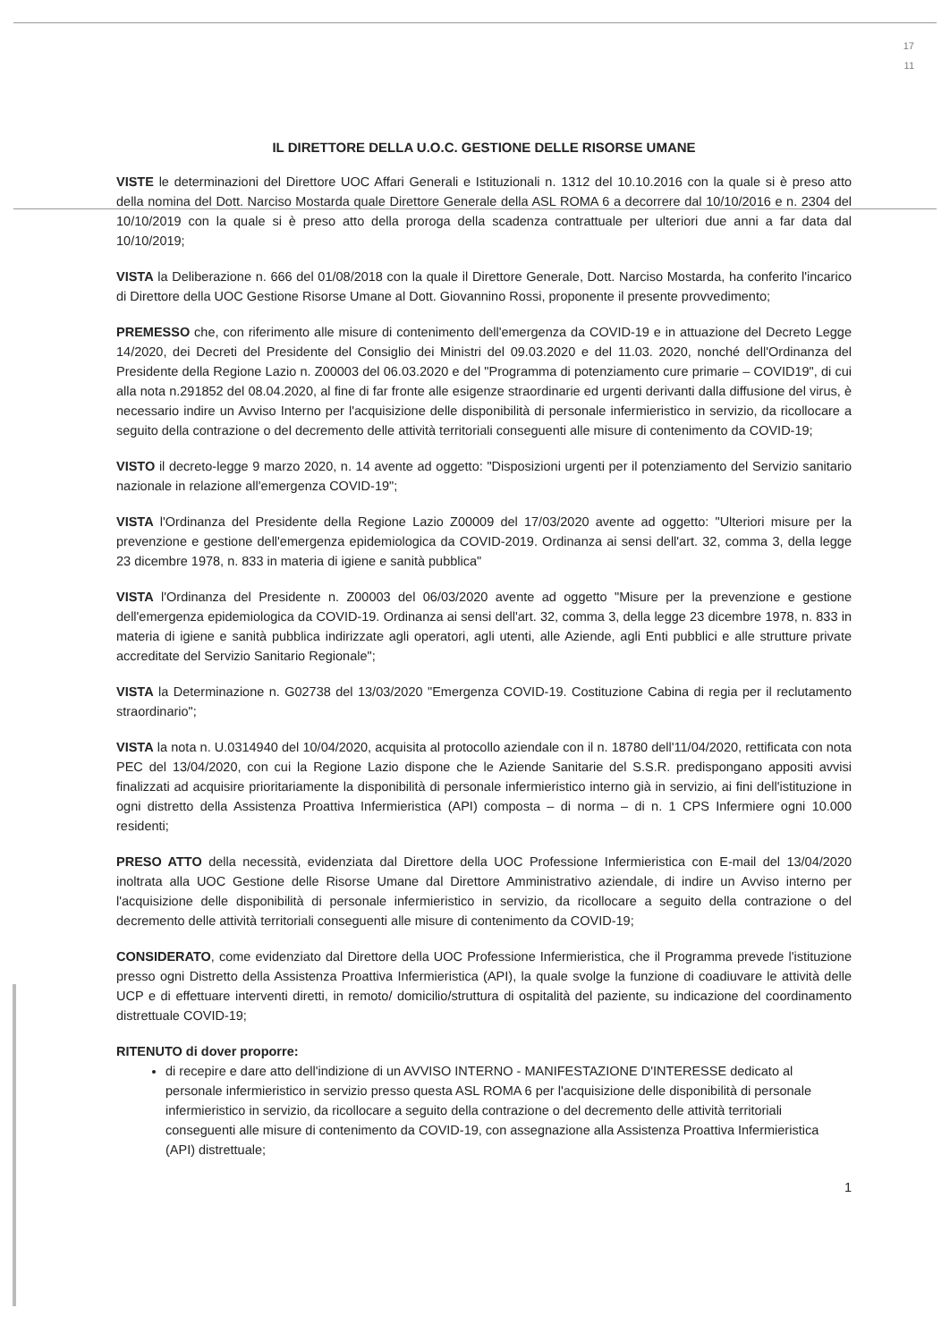17
11
IL DIRETTORE DELLA U.O.C. GESTIONE DELLE RISORSE UMANE
VISTE le determinazioni del Direttore UOC Affari Generali e Istituzionali n. 1312 del 10.10.2016 con la quale si è preso atto della nomina del Dott. Narciso Mostarda quale Direttore Generale della ASL ROMA 6 a decorrere dal 10/10/2016 e n. 2304 del 10/10/2019 con la quale si è preso atto della proroga della scadenza contrattuale per ulteriori due anni a far data dal 10/10/2019;
VISTA la Deliberazione n. 666 del 01/08/2018 con la quale il Direttore Generale, Dott. Narciso Mostarda, ha conferito l'incarico di Direttore della UOC Gestione Risorse Umane al Dott. Giovannino Rossi, proponente il presente provvedimento;
PREMESSO che, con riferimento alle misure di contenimento dell'emergenza da COVID-19 e in attuazione del Decreto Legge 14/2020, dei Decreti del Presidente del Consiglio dei Ministri del 09.03.2020 e del 11.03. 2020, nonché dell'Ordinanza del Presidente della Regione Lazio n. Z00003 del 06.03.2020 e del "Programma di potenziamento cure primarie – COVID19", di cui alla nota n.291852 del 08.04.2020, al fine di far fronte alle esigenze straordinarie ed urgenti derivanti dalla diffusione del virus, è necessario indire un Avviso Interno per l'acquisizione delle disponibilità di personale infermieristico in servizio, da ricollocare a seguito della contrazione o del decremento delle attività territoriali conseguenti alle misure di contenimento da COVID-19;
VISTO il decreto-legge 9 marzo 2020, n. 14 avente ad oggetto: "Disposizioni urgenti per il potenziamento del Servizio sanitario nazionale in relazione all'emergenza COVID-19";
VISTA l'Ordinanza del Presidente della Regione Lazio Z00009 del 17/03/2020 avente ad oggetto: "Ulteriori misure per la prevenzione e gestione dell'emergenza epidemiologica da COVID-2019. Ordinanza ai sensi dell'art. 32, comma 3, della legge 23 dicembre 1978, n. 833 in materia di igiene e sanità pubblica"
VISTA l'Ordinanza del Presidente n. Z00003 del 06/03/2020 avente ad oggetto "Misure per la prevenzione e gestione dell'emergenza epidemiologica da COVID-19. Ordinanza ai sensi dell'art. 32, comma 3, della legge 23 dicembre 1978, n. 833 in materia di igiene e sanità pubblica indirizzate agli operatori, agli utenti, alle Aziende, agli Enti pubblici e alle strutture private accreditate del Servizio Sanitario Regionale";
VISTA la Determinazione n. G02738 del 13/03/2020 "Emergenza COVID-19. Costituzione Cabina di regia per il reclutamento straordinario";
VISTA la nota n. U.0314940 del 10/04/2020, acquisita al protocollo aziendale con il n. 18780 dell'11/04/2020, rettificata con nota PEC del 13/04/2020, con cui la Regione Lazio dispone che le Aziende Sanitarie del S.S.R. predispongano appositi avvisi finalizzati ad acquisire prioritariamente la disponibilità di personale infermieristico interno già in servizio, ai fini dell'istituzione in ogni distretto della Assistenza Proattiva Infermieristica (API) composta – di norma – di n. 1 CPS Infermiere ogni 10.000 residenti;
PRESO ATTO della necessità, evidenziata dal Direttore della UOC Professione Infermieristica con E-mail del 13/04/2020 inoltrata alla UOC Gestione delle Risorse Umane dal Direttore Amministrativo aziendale, di indire un Avviso interno per l'acquisizione delle disponibilità di personale infermieristico in servizio, da ricollocare a seguito della contrazione o del decremento delle attività territoriali conseguenti alle misure di contenimento da COVID-19;
CONSIDERATO, come evidenziato dal Direttore della UOC Professione Infermieristica, che il Programma prevede l'istituzione presso ogni Distretto della Assistenza Proattiva Infermieristica (API), la quale svolge la funzione di coadiuvare le attività delle UCP e di effettuare interventi diretti, in remoto/ domicilio/struttura di ospitalità del paziente, su indicazione del coordinamento distrettuale COVID-19;
RITENUTO di dover proporre:
di recepire e dare atto dell'indizione di un AVVISO INTERNO - MANIFESTAZIONE D'INTERESSE dedicato al personale infermieristico in servizio presso questa ASL ROMA 6 per l'acquisizione delle disponibilità di personale infermieristico in servizio, da ricollocare a seguito della contrazione o del decremento delle attività territoriali conseguenti alle misure di contenimento da COVID-19, con assegnazione alla Assistenza Proattiva Infermieristica (API) distrettuale;
1